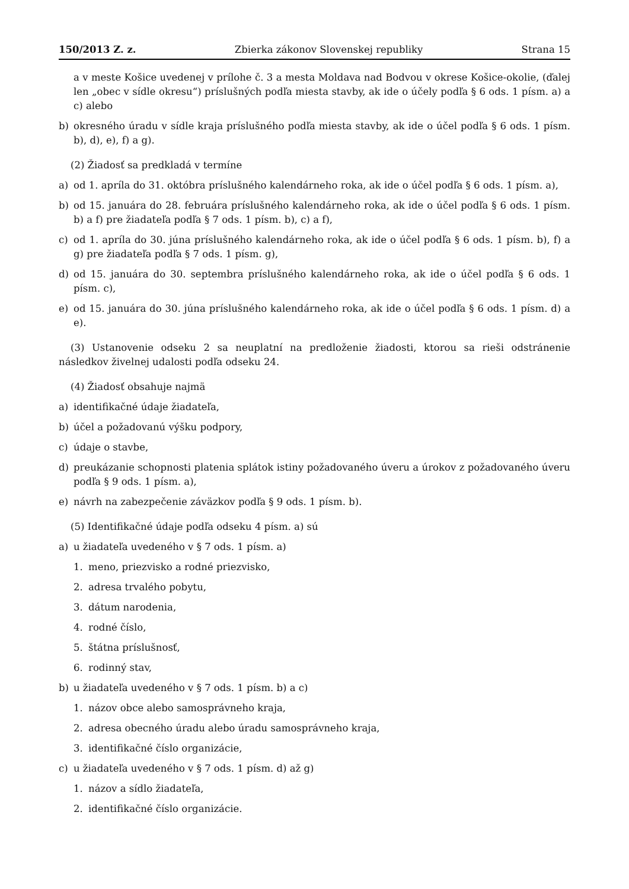150/2013 Z. z. Zbierka zákonov Slovenskej republiky Strana 15
a v meste Košice uvedenej v prílohe č. 3 a mesta Moldava nad Bodvou v okrese Košice-okolie, (ďalej len „obec v sídle okresu“) príslušných podľa miesta stavby, ak ide o účely podľa § 6 ods. 1 písm. a) a c) alebo
b) okresného úradu v sídle kraja príslušného podľa miesta stavby, ak ide o účel podľa § 6 ods. 1 písm. b), d), e), f) a g).
(2) Žiadosť sa predkladá v termíne
a) od 1. apríla do 31. októbra príslušného kalendárneho roka, ak ide o účel podľa § 6 ods. 1 písm. a),
b) od 15. januára do 28. februára príslušného kalendárneho roka, ak ide o účel podľa § 6 ods. 1 písm. b) a f) pre žiadateľa podľa § 7 ods. 1 písm. b), c) a f),
c) od 1. apríla do 30. júna príslušného kalendárneho roka, ak ide o účel podľa § 6 ods. 1 písm. b), f) a g) pre žiadateľa podľa § 7 ods. 1 písm. g),
d) od 15. januára do 30. septembra príslušného kalendárneho roka, ak ide o účel podľa § 6 ods. 1 písm. c),
e) od 15. januára do 30. júna príslušného kalendárneho roka, ak ide o účel podľa § 6 ods. 1 písm. d) a e).
(3) Ustanovenie odseku 2 sa neuplatní na predloženie žiadosti, ktorou sa rieši odstránenie následkov živelnej udalosti podľa odseku 24.
(4) Žiadosť obsahuje najmä
a) identifikačné údaje žiadateľa,
b) účel a požadovanú výšku podpory,
c) údaje o stavbe,
d) preukázanie schopnosti platenia splátok istiny požadovaného úveru a úrokov z požadovaného úveru podľa § 9 ods. 1 písm. a),
e) návrh na zabezpečenie záväzkov podľa § 9 ods. 1 písm. b).
(5) Identifikačné údaje podľa odseku 4 písm. a) sú
a) u žiadateľa uvedeného v § 7 ods. 1 písm. a)
1. meno, priezvisko a rodné priezvisko,
2. adresa trvalého pobytu,
3. dátum narodenia,
4. rodné číslo,
5. štátna príslušnosť,
6. rodinný stav,
b) u žiadateľa uvedeného v § 7 ods. 1 písm. b) a c)
1. názov obce alebo samosprávneho kraja,
2. adresa obecného úradu alebo úradu samosprávneho kraja,
3. identifikačné číslo organizácie,
c) u žiadateľa uvedeného v § 7 ods. 1 písm. d) až g)
1. názov a sídlo žiadateľa,
2. identifikačné číslo organizácie.